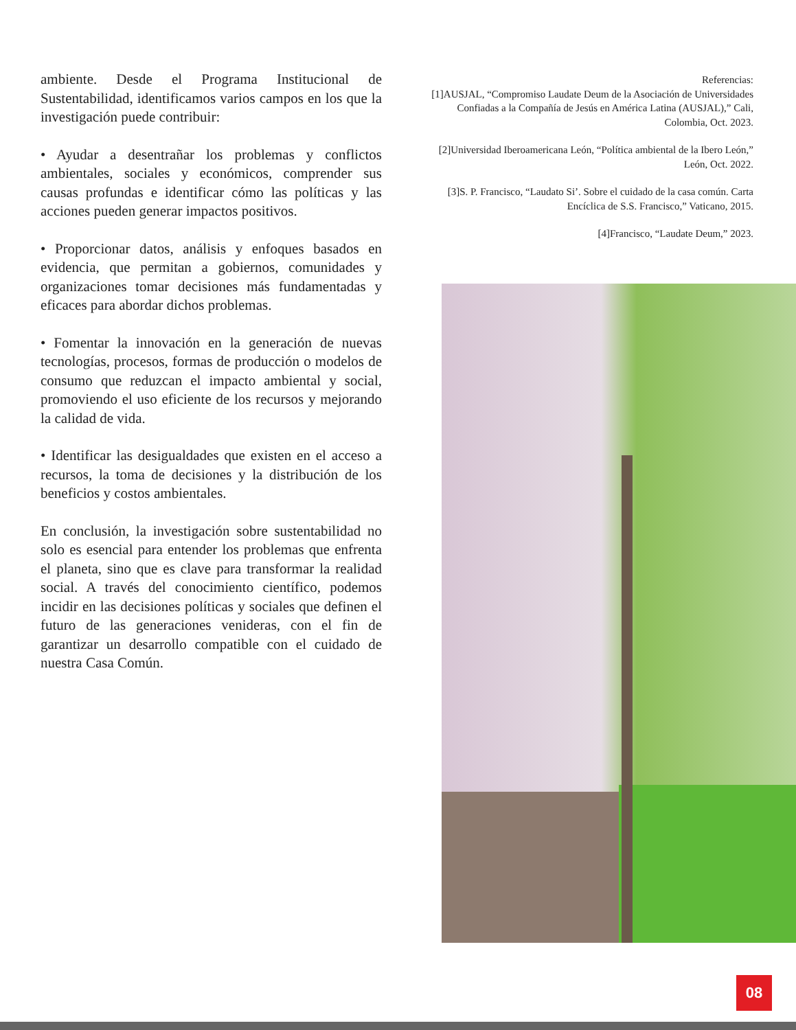ambiente. Desde el Programa Institucional de Sustentabilidad, identificamos varios campos en los que la investigación puede contribuir:
• Ayudar a desentrañar los problemas y conflictos ambientales, sociales y económicos, comprender sus causas profundas e identificar cómo las políticas y las acciones pueden generar impactos positivos.
• Proporcionar datos, análisis y enfoques basados en evidencia, que permitan a gobiernos, comunidades y organizaciones tomar decisiones más fundamentadas y eficaces para abordar dichos problemas.
• Fomentar la innovación en la generación de nuevas tecnologías, procesos, formas de producción o modelos de consumo que reduzcan el impacto ambiental y social, promoviendo el uso eficiente de los recursos y mejorando la calidad de vida.
• Identificar las desigualdades que existen en el acceso a recursos, la toma de decisiones y la distribución de los beneficios y costos ambientales.
En conclusión, la investigación sobre sustentabilidad no solo es esencial para entender los problemas que enfrenta el planeta, sino que es clave para transformar la realidad social. A través del conocimiento científico, podemos incidir en las decisiones políticas y sociales que definen el futuro de las generaciones venideras, con el fin de garantizar un desarrollo compatible con el cuidado de nuestra Casa Común.
Referencias:
[1]AUSJAL, “Compromiso Laudate Deum de la Asociación de Universidades Confiadas a la Compañía de Jesús en América Latina (AUSJAL),” Cali, Colombia, Oct. 2023.
[2]Universidad Iberoamericana León, “Política ambiental de la Ibero León,” León, Oct. 2022.
[3]S. P. Francisco, “Laudato Si’. Sobre el cuidado de la casa común. Carta Encíclica de S.S. Francisco,” Vaticano, 2015.
[4]Francisco, “Laudate Deum,” 2023.
08